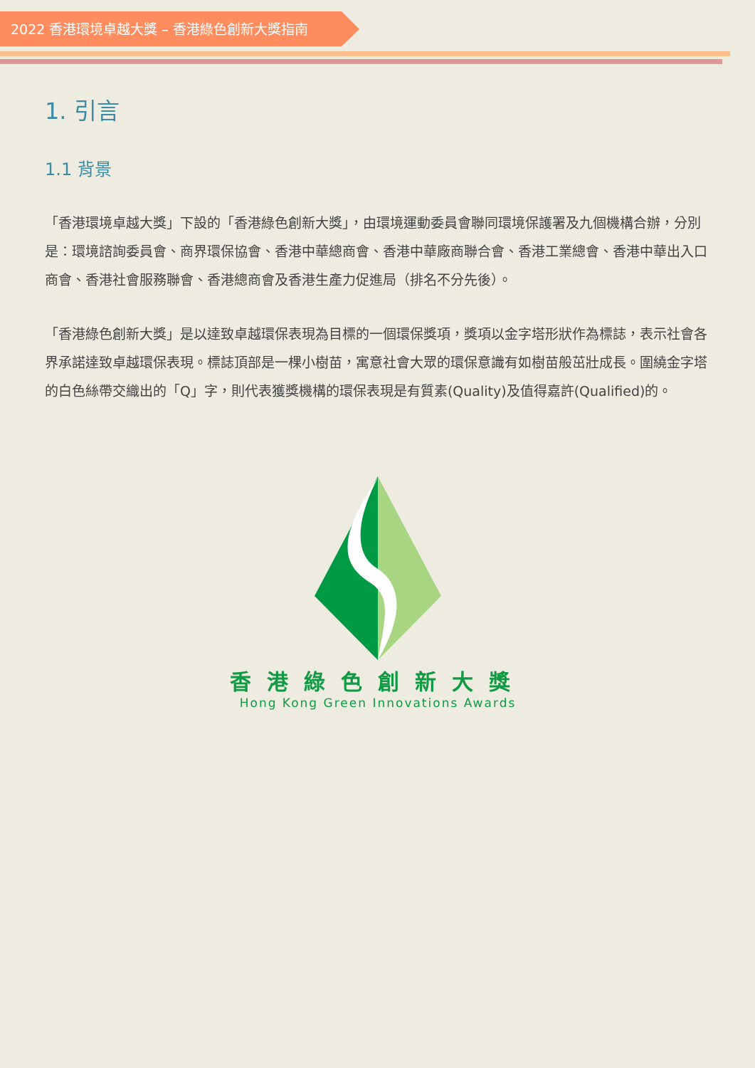2022 香港環境卓越大獎 – 香港綠色創新大獎指南
1. 引言
1.1 背景
「香港環境卓越大獎」下設的「香港綠色創新大獎」，由環境運動委員會聯同環境保護署及九個機構合辦，分別是：環境諮詢委員會、商界環保協會、香港中華總商會、香港中華廠商聯合會、香港工業總會、香港中華出入口商會、香港社會服務聯會、香港總商會及香港生產力促進局（排名不分先後）。
「香港綠色創新大獎」是以達致卓越環保表現為目標的一個環保獎項，獎項以金字塔形狀作為標誌，表示社會各界承諾達致卓越環保表現。標誌頂部是一棵小樹苗，寓意社會大眾的環保意識有如樹苗般茁壯成長。圍繞金字塔的白色絲帶交織出的「Q」字，則代表獲獎機構的環保表現是有質素(Quality)及值得嘉許(Qualified)的。
香港綠色創新大獎
Hong Kong Green Innovations Awards